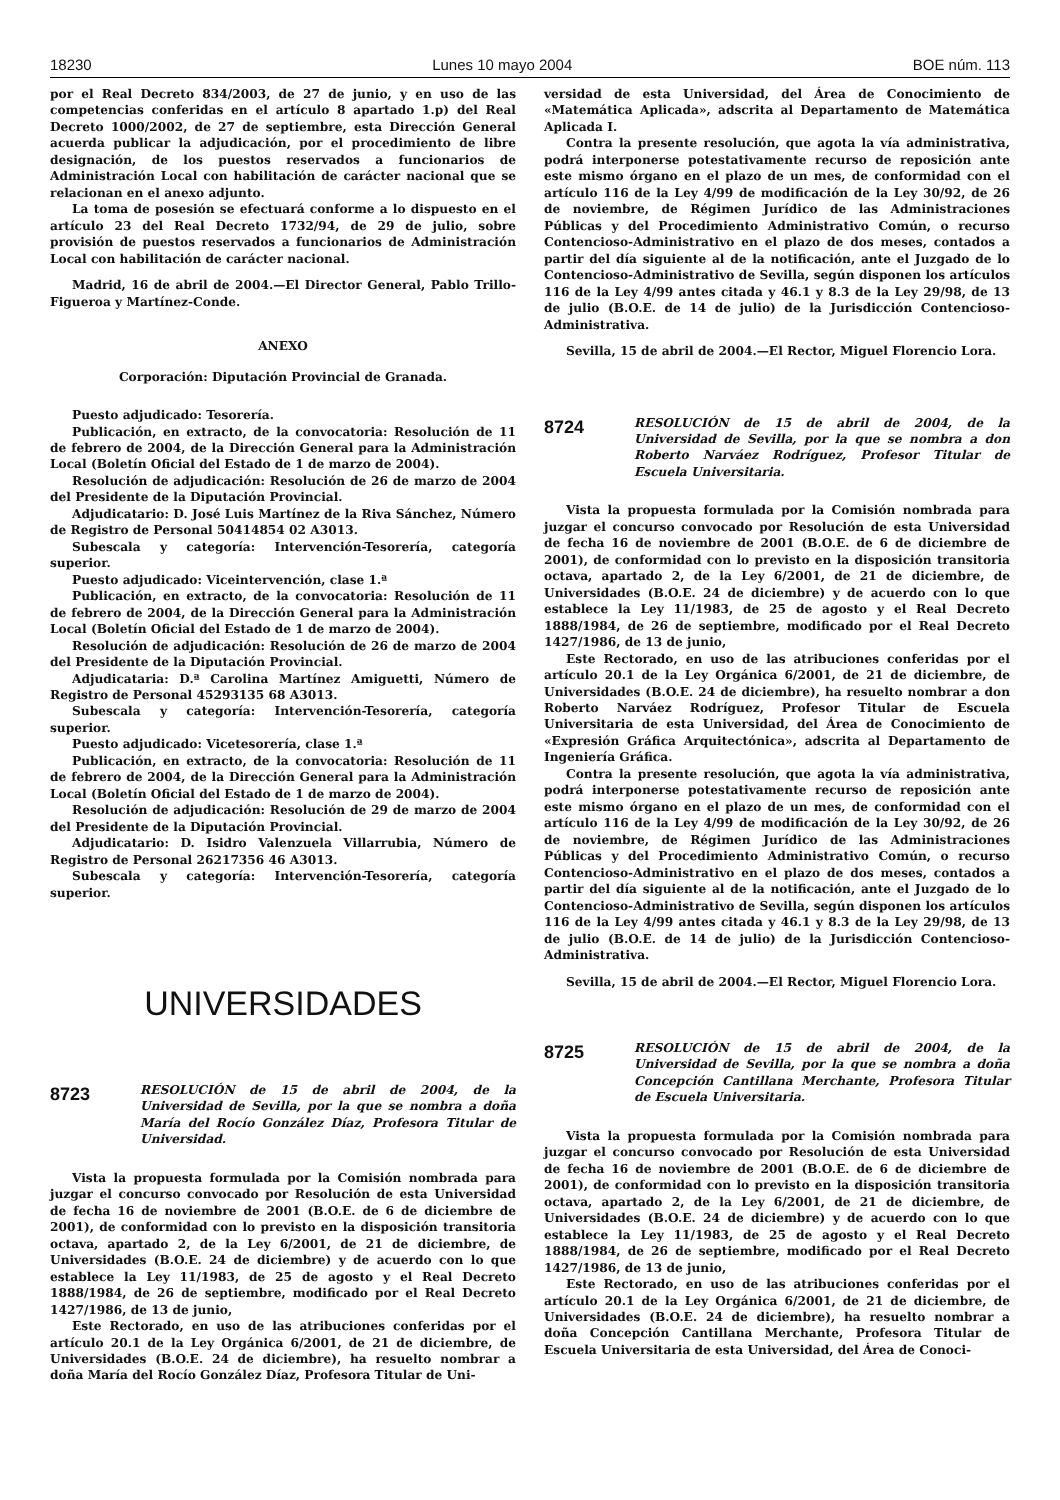18230 Lunes 10 mayo 2004 BOE núm. 113
por el Real Decreto 834/2003, de 27 de junio, y en uso de las competencias conferidas en el artículo 8 apartado 1.p) del Real Decreto 1000/2002, de 27 de septiembre, esta Dirección General acuerda publicar la adjudicación, por el procedimiento de libre designación, de los puestos reservados a funcionarios de Administración Local con habilitación de carácter nacional que se relacionan en el anexo adjunto.
La toma de posesión se efectuará conforme a lo dispuesto en el artículo 23 del Real Decreto 1732/94, de 29 de julio, sobre provisión de puestos reservados a funcionarios de Administración Local con habilitación de carácter nacional.
Madrid, 16 de abril de 2004.—El Director General, Pablo Trillo-Figueroa y Martínez-Conde.
ANEXO
Corporación: Diputación Provincial de Granada.
Puesto adjudicado: Tesorería.
Publicación, en extracto, de la convocatoria: Resolución de 11 de febrero de 2004, de la Dirección General para la Administración Local (Boletín Oficial del Estado de 1 de marzo de 2004).
Resolución de adjudicación: Resolución de 26 de marzo de 2004 del Presidente de la Diputación Provincial.
Adjudicatario: D. José Luis Martínez de la Riva Sánchez, Número de Registro de Personal 50414854 02 A3013.
Subescala y categoría: Intervención-Tesorería, categoría superior.
Puesto adjudicado: Viceintervención, clase 1.ª
Publicación, en extracto, de la convocatoria: Resolución de 11 de febrero de 2004, de la Dirección General para la Administración Local (Boletín Oficial del Estado de 1 de marzo de 2004).
Resolución de adjudicación: Resolución de 26 de marzo de 2004 del Presidente de la Diputación Provincial.
Adjudicataria: D.ª Carolina Martínez Amiguetti, Número de Registro de Personal 45293135 68 A3013.
Subescala y categoría: Intervención-Tesorería, categoría superior.
Puesto adjudicado: Vicetesorería, clase 1.ª
Publicación, en extracto, de la convocatoria: Resolución de 11 de febrero de 2004, de la Dirección General para la Administración Local (Boletín Oficial del Estado de 1 de marzo de 2004).
Resolución de adjudicación: Resolución de 29 de marzo de 2004 del Presidente de la Diputación Provincial.
Adjudicatario: D. Isidro Valenzuela Villarrubia, Número de Registro de Personal 26217356 46 A3013.
Subescala y categoría: Intervención-Tesorería, categoría superior.
UNIVERSIDADES
8723
RESOLUCIÓN de 15 de abril de 2004, de la Universidad de Sevilla, por la que se nombra a doña María del Rocío González Díaz, Profesora Titular de Universidad.
Vista la propuesta formulada por la Comisión nombrada para juzgar el concurso convocado por Resolución de esta Universidad de fecha 16 de noviembre de 2001 (B.O.E. de 6 de diciembre de 2001), de conformidad con lo previsto en la disposición transitoria octava, apartado 2, de la Ley 6/2001, de 21 de diciembre, de Universidades (B.O.E. 24 de diciembre) y de acuerdo con lo que establece la Ley 11/1983, de 25 de agosto y el Real Decreto 1888/1984, de 26 de septiembre, modificado por el Real Decreto 1427/1986, de 13 de junio,
Este Rectorado, en uso de las atribuciones conferidas por el artículo 20.1 de la Ley Orgánica 6/2001, de 21 de diciembre, de Universidades (B.O.E. 24 de diciembre), ha resuelto nombrar a doña María del Rocío González Díaz, Profesora Titular de Uni-
versidad de esta Universidad, del Área de Conocimiento de «Matemática Aplicada», adscrita al Departamento de Matemática Aplicada I.
Contra la presente resolución, que agota la vía administrativa, podrá interponerse potestativamente recurso de reposición ante este mismo órgano en el plazo de un mes, de conformidad con el artículo 116 de la Ley 4/99 de modificación de la Ley 30/92, de 26 de noviembre, de Régimen Jurídico de las Administraciones Públicas y del Procedimiento Administrativo Común, o recurso Contencioso-Administrativo en el plazo de dos meses, contados a partir del día siguiente al de la notificación, ante el Juzgado de lo Contencioso-Administrativo de Sevilla, según disponen los artículos 116 de la Ley 4/99 antes citada y 46.1 y 8.3 de la Ley 29/98, de 13 de julio (B.O.E. de 14 de julio) de la Jurisdicción Contencioso-Administrativa.
Sevilla, 15 de abril de 2004.—El Rector, Miguel Florencio Lora.
8724
RESOLUCIÓN de 15 de abril de 2004, de la Universidad de Sevilla, por la que se nombra a don Roberto Narváez Rodríguez, Profesor Titular de Escuela Universitaria.
Vista la propuesta formulada por la Comisión nombrada para juzgar el concurso convocado por Resolución de esta Universidad de fecha 16 de noviembre de 2001 (B.O.E. de 6 de diciembre de 2001), de conformidad con lo previsto en la disposición transitoria octava, apartado 2, de la Ley 6/2001, de 21 de diciembre, de Universidades (B.O.E. 24 de diciembre) y de acuerdo con lo que establece la Ley 11/1983, de 25 de agosto y el Real Decreto 1888/1984, de 26 de septiembre, modificado por el Real Decreto 1427/1986, de 13 de junio,
Este Rectorado, en uso de las atribuciones conferidas por el artículo 20.1 de la Ley Orgánica 6/2001, de 21 de diciembre, de Universidades (B.O.E. 24 de diciembre), ha resuelto nombrar a don Roberto Narváez Rodríguez, Profesor Titular de Escuela Universitaria de esta Universidad, del Área de Conocimiento de «Expresión Gráfica Arquitectónica», adscrita al Departamento de Ingeniería Gráfica.
Contra la presente resolución, que agota la vía administrativa, podrá interponerse potestativamente recurso de reposición ante este mismo órgano en el plazo de un mes, de conformidad con el artículo 116 de la Ley 4/99 de modificación de la Ley 30/92, de 26 de noviembre, de Régimen Jurídico de las Administraciones Públicas y del Procedimiento Administrativo Común, o recurso Contencioso-Administrativo en el plazo de dos meses, contados a partir del día siguiente al de la notificación, ante el Juzgado de lo Contencioso-Administrativo de Sevilla, según disponen los artículos 116 de la Ley 4/99 antes citada y 46.1 y 8.3 de la Ley 29/98, de 13 de julio (B.O.E. de 14 de julio) de la Jurisdicción Contencioso-Administrativa.
Sevilla, 15 de abril de 2004.—El Rector, Miguel Florencio Lora.
8725
RESOLUCIÓN de 15 de abril de 2004, de la Universidad de Sevilla, por la que se nombra a doña Concepción Cantillana Merchante, Profesora Titular de Escuela Universitaria.
Vista la propuesta formulada por la Comisión nombrada para juzgar el concurso convocado por Resolución de esta Universidad de fecha 16 de noviembre de 2001 (B.O.E. de 6 de diciembre de 2001), de conformidad con lo previsto en la disposición transitoria octava, apartado 2, de la Ley 6/2001, de 21 de diciembre, de Universidades (B.O.E. 24 de diciembre) y de acuerdo con lo que establece la Ley 11/1983, de 25 de agosto y el Real Decreto 1888/1984, de 26 de septiembre, modificado por el Real Decreto 1427/1986, de 13 de junio,
Este Rectorado, en uso de las atribuciones conferidas por el artículo 20.1 de la Ley Orgánica 6/2001, de 21 de diciembre, de Universidades (B.O.E. 24 de diciembre), ha resuelto nombrar a doña Concepción Cantillana Merchante, Profesora Titular de Escuela Universitaria de esta Universidad, del Área de Conoci-